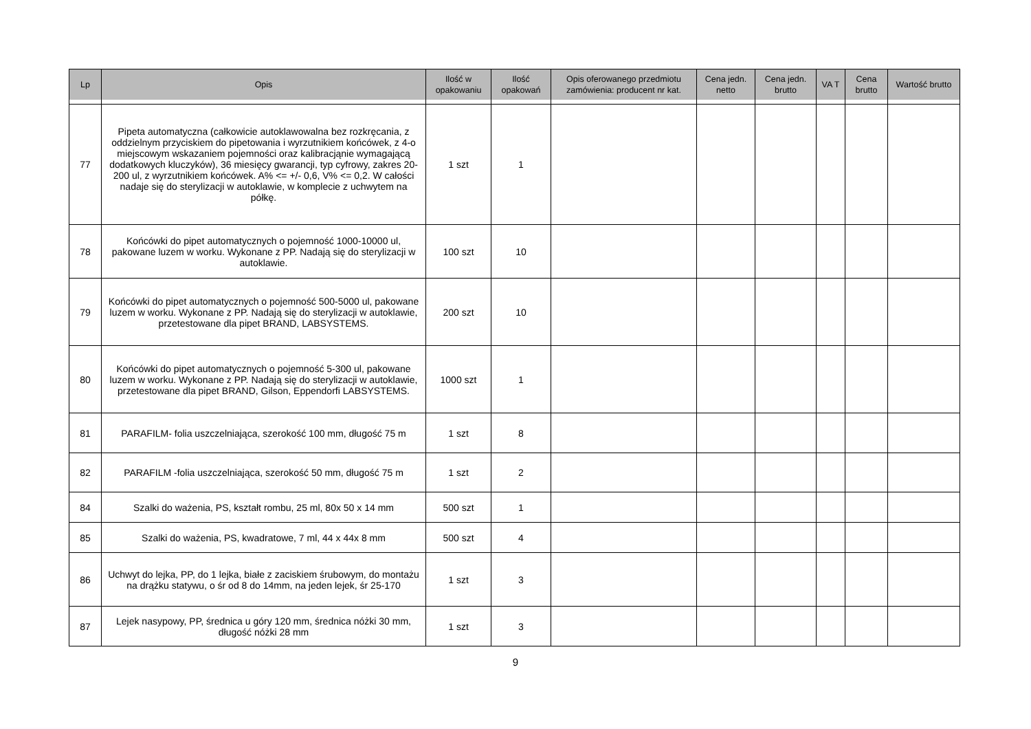| Lp | Opis | Ilość w opakowaniu | Ilość opakowań | Opis oferowanego przedmiotu zamówienia: producent nr kat. | Cena jedn. netto | Cena jedn. brutto | VA T | Cena brutto | Wartość brutto |
| --- | --- | --- | --- | --- | --- | --- | --- | --- | --- |
| 77 | Pipeta automatyczna (całkowicie autoklawowalna bez rozkręcania, z oddzielnym przyciskiem do pipetowania i wyrzutnikiem końcówek, z 4-o miejscowym wskazaniem pojemności oraz kalibracjąnie wymagającą dodatkowych kluczyków), 36 miesięcy gwarancji, typ cyfrowy, zakres 20-200 ul, z wyrzutnikiem końcówek. A% <= +/- 0,6, V% <= 0,2. W całości nadaje się do sterylizacji w autoklawie, w komplecie z uchwytem na półkę. | 1 szt | 1 | | | | | | |
| 78 | Końcówki do pipet automatycznych o pojemność 1000-10000 ul, pakowane luzem w worku. Wykonane z PP. Nadają się do sterylizacji w autoklawie. | 100 szt | 10 | | | | | | |
| 79 | Końcówki do pipet automatycznych o pojemność 500-5000 ul, pakowane luzem w worku. Wykonane z PP. Nadają się do sterylizacji w autoklawie, przetestowane dla pipet BRAND, LABSYSTEMS. | 200 szt | 10 | | | | | | |
| 80 | Końcówki do pipet automatycznych o pojemność 5-300 ul, pakowane luzem w worku. Wykonane z PP. Nadają się do sterylizacji w autoklawie, przetestowane dla pipet BRAND, Gilson, Eppendorfi LABSYSTEMS. | 1000 szt | 1 | | | | | | |
| 81 | PARAFILM- folia uszczelniająca, szerokość 100 mm, długość 75 m | 1 szt | 8 | | | | | | |
| 82 | PARAFILM -folia uszczelniająca, szerokość 50 mm, długość 75 m | 1 szt | 2 | | | | | | |
| 84 | Szalki do ważenia, PS, kształt rombu, 25 ml, 80x 50 x 14 mm | 500 szt | 1 | | | | | | |
| 85 | Szalki do ważenia, PS, kwadratowe, 7 ml, 44 x 44x 8 mm | 500 szt | 4 | | | | | | |
| 86 | Uchwyt do lejka, PP, do 1 lejka, białe z zaciskiem śrubowym, do montażu na drążku statywu, o śr od 8 do 14mm, na jeden lejek, śr 25-170 | 1 szt | 3 | | | | | | |
| 87 | Lejek nasypowy, PP, średnica u góry 120 mm, średnica nóżki 30 mm, długość nóżki 28 mm | 1 szt | 3 | | | | | | |
9